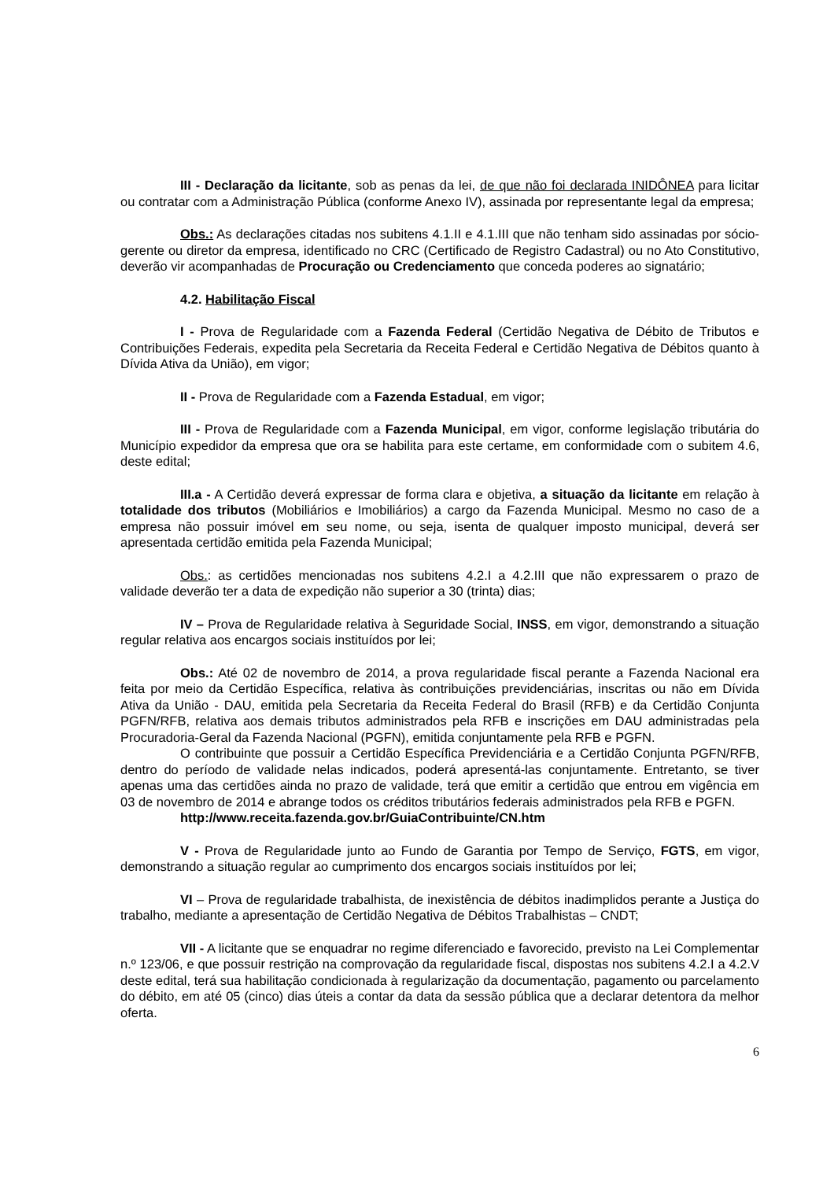III - Declaração da licitante, sob as penas da lei, de que não foi declarada INIDÔNEA para licitar ou contratar com a Administração Pública (conforme Anexo IV), assinada por representante legal da empresa;
Obs.: As declarações citadas nos subitens 4.1.II e 4.1.III que não tenham sido assinadas por sócio-gerente ou diretor da empresa, identificado no CRC (Certificado de Registro Cadastral) ou no Ato Constitutivo, deverão vir acompanhadas de Procuração ou Credenciamento que conceda poderes ao signatário;
4.2. Habilitação Fiscal
I - Prova de Regularidade com a Fazenda Federal (Certidão Negativa de Débito de Tributos e Contribuições Federais, expedita pela Secretaria da Receita Federal e Certidão Negativa de Débitos quanto à Dívida Ativa da União), em vigor;
II - Prova de Regularidade com a Fazenda Estadual, em vigor;
III - Prova de Regularidade com a Fazenda Municipal, em vigor, conforme legislação tributária do Município expedidor da empresa que ora se habilita para este certame, em conformidade com o subitem 4.6, deste edital;
III.a - A Certidão deverá expressar de forma clara e objetiva, a situação da licitante em relação à totalidade dos tributos (Mobiliários e Imobiliários) a cargo da Fazenda Municipal. Mesmo no caso de a empresa não possuir imóvel em seu nome, ou seja, isenta de qualquer imposto municipal, deverá ser apresentada certidão emitida pela Fazenda Municipal;
Obs.: as certidões mencionadas nos subitens 4.2.I a 4.2.III que não expressarem o prazo de validade deverão ter a data de expedição não superior a 30 (trinta) dias;
IV – Prova de Regularidade relativa à Seguridade Social, INSS, em vigor, demonstrando a situação regular relativa aos encargos sociais instituídos por lei;
Obs.: Até 02 de novembro de 2014, a prova regularidade fiscal perante a Fazenda Nacional era feita por meio da Certidão Específica, relativa às contribuições previdenciárias, inscritas ou não em Dívida Ativa da União - DAU, emitida pela Secretaria da Receita Federal do Brasil (RFB) e da Certidão Conjunta PGFN/RFB, relativa aos demais tributos administrados pela RFB e inscrições em DAU administradas pela Procuradoria-Geral da Fazenda Nacional (PGFN), emitida conjuntamente pela RFB e PGFN.
O contribuinte que possuir a Certidão Específica Previdenciária e a Certidão Conjunta PGFN/RFB, dentro do período de validade nelas indicados, poderá apresentá-las conjuntamente. Entretanto, se tiver apenas uma das certidões ainda no prazo de validade, terá que emitir a certidão que entrou em vigência em 03 de novembro de 2014 e abrange todos os créditos tributários federais administrados pela RFB e PGFN.
http://www.receita.fazenda.gov.br/GuiaContribuinte/CN.htm
V - Prova de Regularidade junto ao Fundo de Garantia por Tempo de Serviço, FGTS, em vigor, demonstrando a situação regular ao cumprimento dos encargos sociais instituídos por lei;
VI – Prova de regularidade trabalhista, de inexistência de débitos inadimplidos perante a Justiça do trabalho, mediante a apresentação de Certidão Negativa de Débitos Trabalhistas – CNDT;
VII - A licitante que se enquadrar no regime diferenciado e favorecido, previsto na Lei Complementar n.º 123/06, e que possuir restrição na comprovação da regularidade fiscal, dispostas nos subitens 4.2.I a 4.2.V deste edital, terá sua habilitação condicionada à regularização da documentação, pagamento ou parcelamento do débito, em até 05 (cinco) dias úteis a contar da data da sessão pública que a declarar detentora da melhor oferta.
6